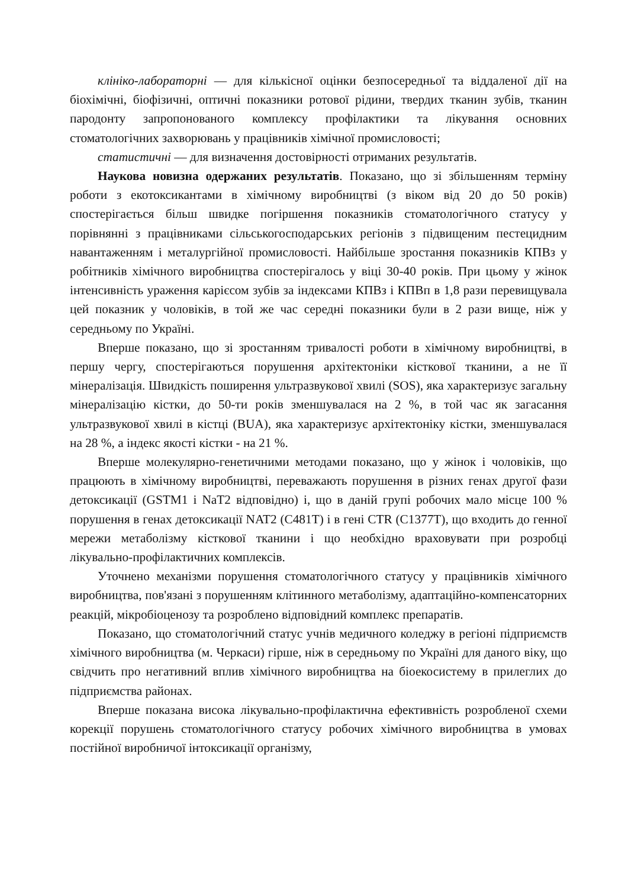клініко-лабораторні — для кількісної оцінки безпосередньої та віддаленої дії на біохімічні, біофізичні, оптичні показники ротової рідини, твердих тканин зубів, тканин пародонту запропонованого комплексу профілактики та лікування основних стоматологічних захворювань у працівників хімічної промисловості;
статистичні — для визначення достовірності отриманих результатів.
Наукова новизна одержаних результатів. Показано, що зі збільшенням терміну роботи з екотоксикантами в хімічному виробництві (з віком від 20 до 50 років) спостерігається більш швидке погіршення показників стоматологічного статусу у порівнянні з працівниками сільськогосподарських регіонів з підвищеним пестецидним навантаженням і металургійної промисловості. Найбільше зростання показників КПВз у робітників хімічного виробництва спостерігалось у віці 30-40 років. При цьому у жінок інтенсивність ураження карієсом зубів за індексами КПВз і КПВп в 1,8 рази перевищувала цей показник у чоловіків, в той же час середні показники були в 2 рази вище, ніж у середньому по Україні.
Вперше показано, що зі зростанням тривалості роботи в хімічному виробництві, в першу чергу, спостерігаються порушення архітектоніки кісткової тканини, а не її мінералізація. Швидкість поширення ультразвукової хвилі (SOS), яка характеризує загальну мінералізацію кістки, до 50-ти років зменшувалася на 2 %, в той час як загасання ультразвукової хвилі в кістці (BUA), яка характеризує архітектоніку кістки, зменшувалася на 28 %, а індекс якості кістки - на 21 %.
Вперше молекулярно-генетичними методами показано, що у жінок і чоловіків, що працюють в хімічному виробництві, переважають порушення в різних генах другої фази детоксикації (GSTM1 і NaT2 відповідно) і, що в даній групі робочих мало місце 100 % порушення в генах детоксикації NAT2 (С481Т) і в гені CTR (С1377Т), що входить до генної мережи метаболізму кісткової тканини і що необхідно враховувати при розробці лікувально-профілактичних комплексів.
Уточнено механізми порушення стоматологічного статусу у працівників хімічного виробництва, пов'язані з порушенням клітинного метаболізму, адаптаційно-компенсаторних реакцій, мікробіоценозу та розроблено відповідний комплекс препаратів.
Показано, що стоматологічний статус учнів медичного коледжу в регіоні підприємств хімічного виробництва (м. Черкаси) гірше, ніж в середньому по Україні для даного віку, що свідчить про негативний вплив хімічного виробництва на біоекосистему в прилеглих до підприємства районах.
Вперше показана висока лікувально-профілактична ефективність розробленої схеми корекції порушень стоматологічного статусу робочих хімічного виробництва в умовах постійної виробничої інтоксикації організму,